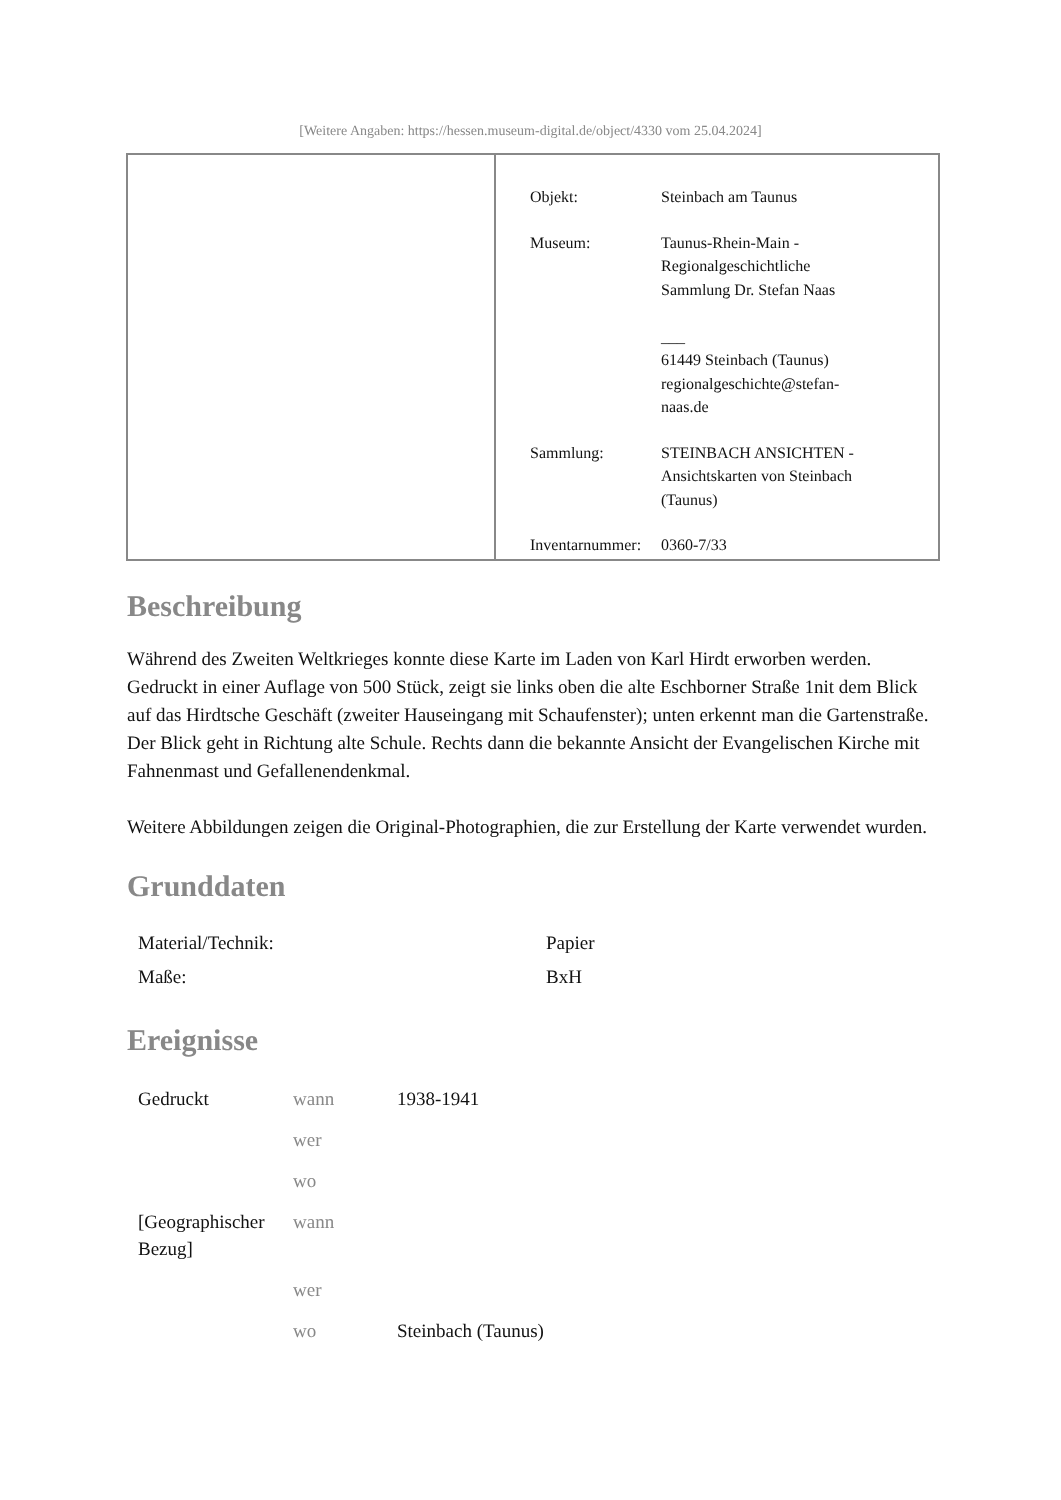[Weitere Angaben: https://hessen.museum-digital.de/object/4330 vom 25.04.2024]
| Objekt: | Steinbach am Taunus |
| Museum: | Taunus-Rhein-Main - Regionalgeschichtliche Sammlung Dr. Stefan Naas ___ 61449 Steinbach (Taunus) regionalgeschichte@stefan- naas.de |
| Sammlung: | STEINBACH ANSICHTEN - Ansichtskarten von Steinbach (Taunus) |
| Inventarnummer: | 0360-7/33 |
Beschreibung
Während des Zweiten Weltkrieges konnte diese Karte im Laden von Karl Hirdt erworben werden. Gedruckt in einer Auflage von 500 Stück, zeigt sie links oben die alte Eschborner Straße 1nit dem Blick auf das Hirdtsche Geschäft (zweiter Hauseingang mit Schaufenster); unten erkennt man die Gartenstraße. Der Blick geht in Richtung alte Schule. Rechts dann die bekannte Ansicht der Evangelischen Kirche mit Fahnenmast und Gefallenendenkmal.
Weitere Abbildungen zeigen die Original-Photographien, die zur Erstellung der Karte verwendet wurden.
Grunddaten
| Material/Technik: | Papier |
| Maße: | BxH |
Ereignisse
| Gedruckt | wann | 1938-1941 |
| | wer | |
| | wo | |
| [Geographischer Bezug] | wann | |
| | wer | |
| | wo | Steinbach (Taunus) |